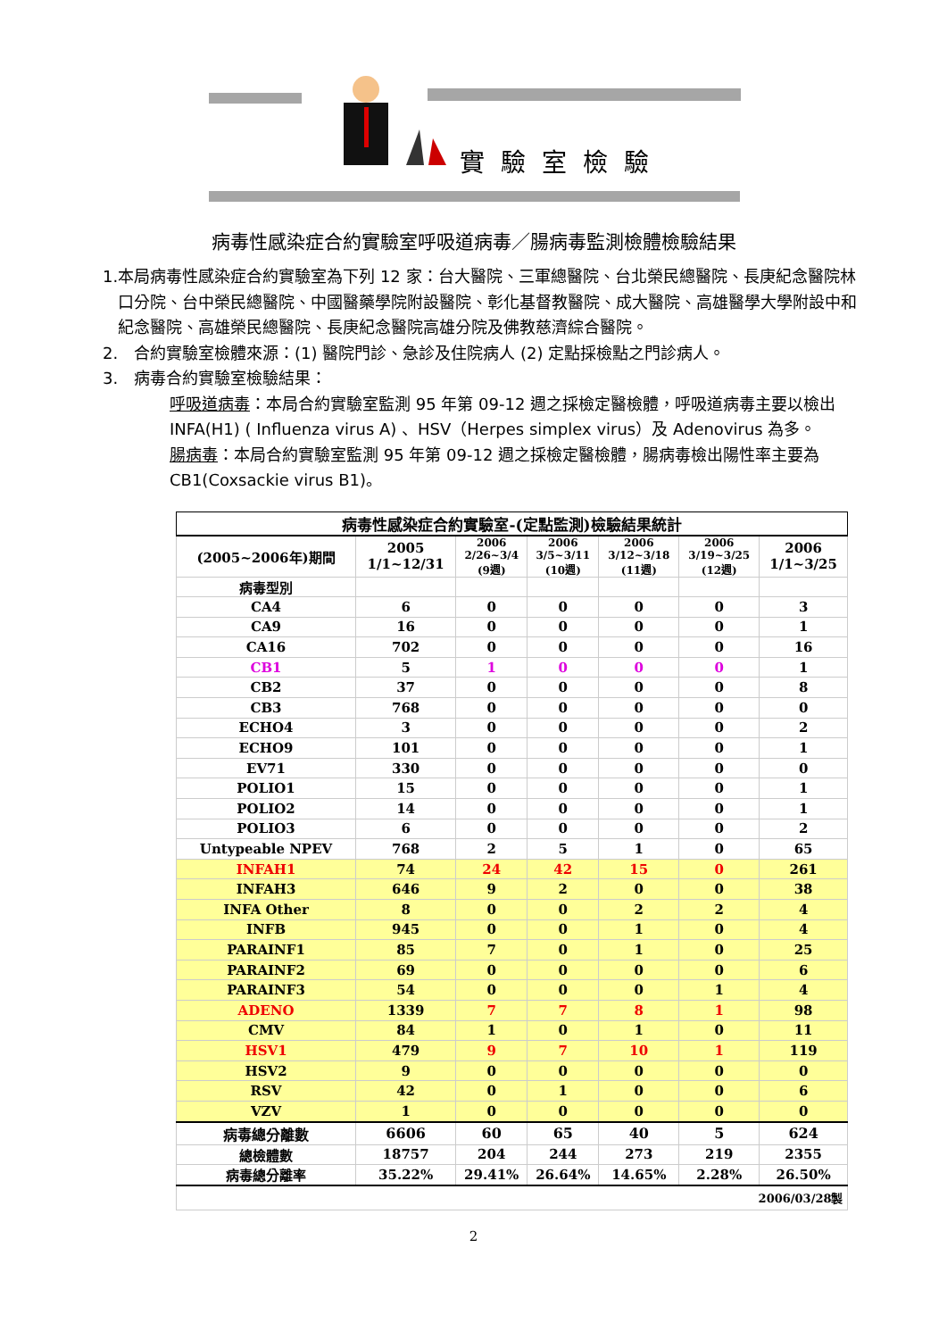實驗室檢驗
病毒性感染症合約實驗室呼吸道病毒／腸病毒監測檢體檢驗結果
1. 本局病毒性感染症合約實驗室為下列 12 家：台大醫院、三軍總醫院、台北榮民總醫院、長庚紀念醫院林口分院、台中榮民總醫院、中國醫藥學院附設醫院、彰化基督教醫院、成大醫院、高雄醫學大學附設中和紀念醫院、高雄榮民總醫院、長庚紀念醫院高雄分院及佛教慈濟綜合醫院。
2. 合約實驗室檢體來源：(1) 醫院門診、急診及住院病人 (2) 定點採檢點之門診病人。
3. 病毒合約實驗室檢驗結果：
呼吸道病毒：本局合約實驗室監測 95 年第 09-12 週之採檢定醫檢體，呼吸道病毒主要以檢出 INFA(H1) ( Influenza virus A) 、HSV（Herpes simplex virus）及 Adenovirus 為多。
腸病毒：本局合約實驗室監測 95 年第 09-12 週之採檢定醫檢體，腸病毒檢出陽性率主要為 CB1(Coxsackie virus B1)。
| 病毒性感染症合約實驗室-(定點監測)檢驗結果統計 | | | | | | |
| --- | --- | --- | --- | --- | --- | --- |
| (2005~2006年)期間 | 2005 1/1~12/31 | 2006 2/26~3/4 (9週) | 2006 3/5~3/11 (10週) | 2006 3/12~3/18 (11週) | 2006 3/19~3/25 (12週) | 2006 1/1~3/25 |
| 病毒型別 | | | | | | |
| CA4 | 6 | 0 | 0 | 0 | 0 | 3 |
| CA9 | 16 | 0 | 0 | 0 | 0 | 1 |
| CA16 | 702 | 0 | 0 | 0 | 0 | 16 |
| CB1 | 5 | 1 | 0 | 0 | 0 | 1 |
| CB2 | 37 | 0 | 0 | 0 | 0 | 8 |
| CB3 | 768 | 0 | 0 | 0 | 0 | 0 |
| ECHO4 | 3 | 0 | 0 | 0 | 0 | 2 |
| ECHO9 | 101 | 0 | 0 | 0 | 0 | 1 |
| EV71 | 330 | 0 | 0 | 0 | 0 | 0 |
| POLIO1 | 15 | 0 | 0 | 0 | 0 | 1 |
| POLIO2 | 14 | 0 | 0 | 0 | 0 | 1 |
| POLIO3 | 6 | 0 | 0 | 0 | 0 | 2 |
| Untypeable NPEV | 768 | 2 | 5 | 1 | 0 | 65 |
| INFAH1 | 74 | 24 | 42 | 15 | 0 | 261 |
| INFAH3 | 646 | 9 | 2 | 0 | 0 | 38 |
| INFA Other | 8 | 0 | 0 | 2 | 2 | 4 |
| INFB | 945 | 0 | 0 | 1 | 0 | 4 |
| PARAINF1 | 85 | 7 | 0 | 1 | 0 | 25 |
| PARAINF2 | 69 | 0 | 0 | 0 | 0 | 6 |
| PARAINF3 | 54 | 0 | 0 | 0 | 1 | 4 |
| ADENO | 1339 | 7 | 7 | 8 | 1 | 98 |
| CMV | 84 | 1 | 0 | 1 | 0 | 11 |
| HSV1 | 479 | 9 | 7 | 10 | 1 | 119 |
| HSV2 | 9 | 0 | 0 | 0 | 0 | 0 |
| RSV | 42 | 0 | 1 | 0 | 0 | 6 |
| VZV | 1 | 0 | 0 | 0 | 0 | 0 |
| 病毒總分離數 | 6606 | 60 | 65 | 40 | 5 | 624 |
| 總檢體數 | 18757 | 204 | 244 | 273 | 219 | 2355 |
| 病毒總分離率 | 35.22% | 29.41% | 26.64% | 14.65% | 2.28% | 26.50% |
| 2006/03/28製 | | | | | | |
2